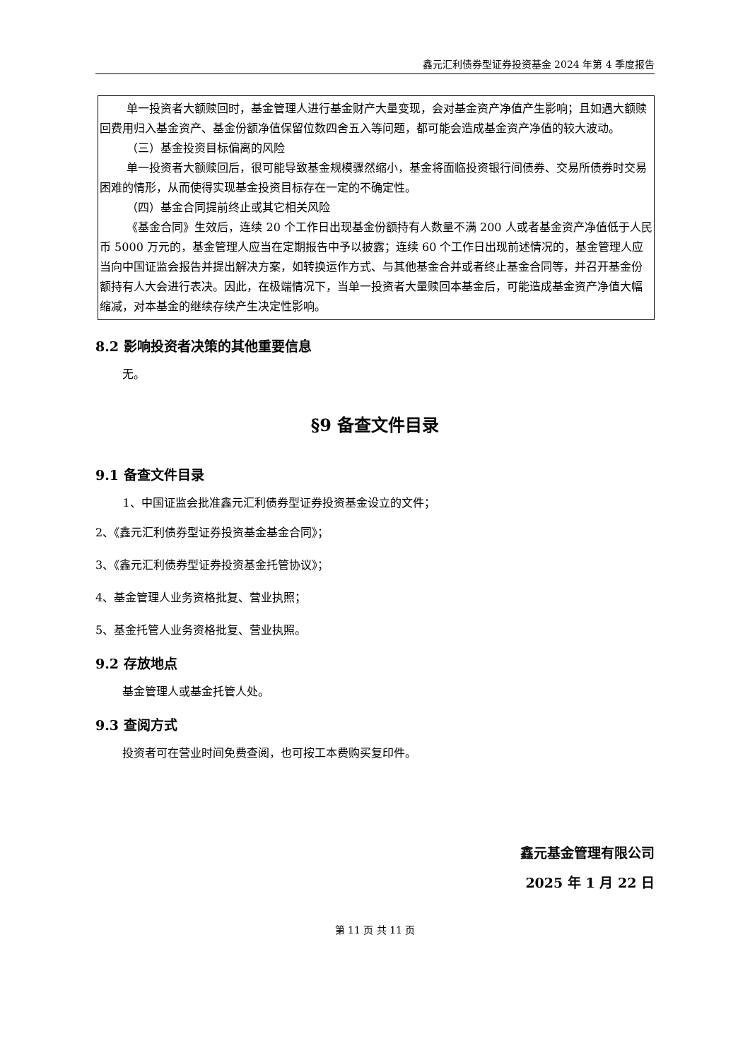鑫元汇利债券型证券投资基金 2024 年第 4 季度报告
单一投资者大额赎回时，基金管理人进行基金财产大量变现，会对基金资产净值产生影响；且如遇大额赎回费用归入基金资产、基金份额净值保留位数四舍五入等问题，都可能会造成基金资产净值的较大波动。
（三）基金投资目标偏离的风险
单一投资者大额赎回后，很可能导致基金规模骤然缩小，基金将面临投资银行间债券、交易所债券时交易困难的情形，从而使得实现基金投资目标存在一定的不确定性。
（四）基金合同提前终止或其它相关风险
《基金合同》生效后，连续 20 个工作日出现基金份额持有人数量不满 200 人或者基金资产净值低于人民币 5000 万元的，基金管理人应当在定期报告中予以披露；连续 60 个工作日出现前述情况的，基金管理人应当向中国证监会报告并提出解决方案，如转换运作方式、与其他基金合并或者终止基金合同等，并召开基金份额持有人大会进行表决。因此，在极端情况下，当单一投资者大量赎回本基金后，可能造成基金资产净值大幅缩减，对本基金的继续存续产生决定性影响。
8.2 影响投资者决策的其他重要信息
无。
§9 备查文件目录
9.1 备查文件目录
1、中国证监会批准鑫元汇利债券型证券投资基金设立的文件；
2、《鑫元汇利债券型证券投资基金基金合同》；
3、《鑫元汇利债券型证券投资基金托管协议》；
4、基金管理人业务资格批复、营业执照；
5、基金托管人业务资格批复、营业执照。
9.2 存放地点
基金管理人或基金托管人处。
9.3 查阅方式
投资者可在营业时间免费查阅，也可按工本费购买复印件。
鑫元基金管理有限公司
2025 年 1 月 22 日
第 11 页 共 11 页